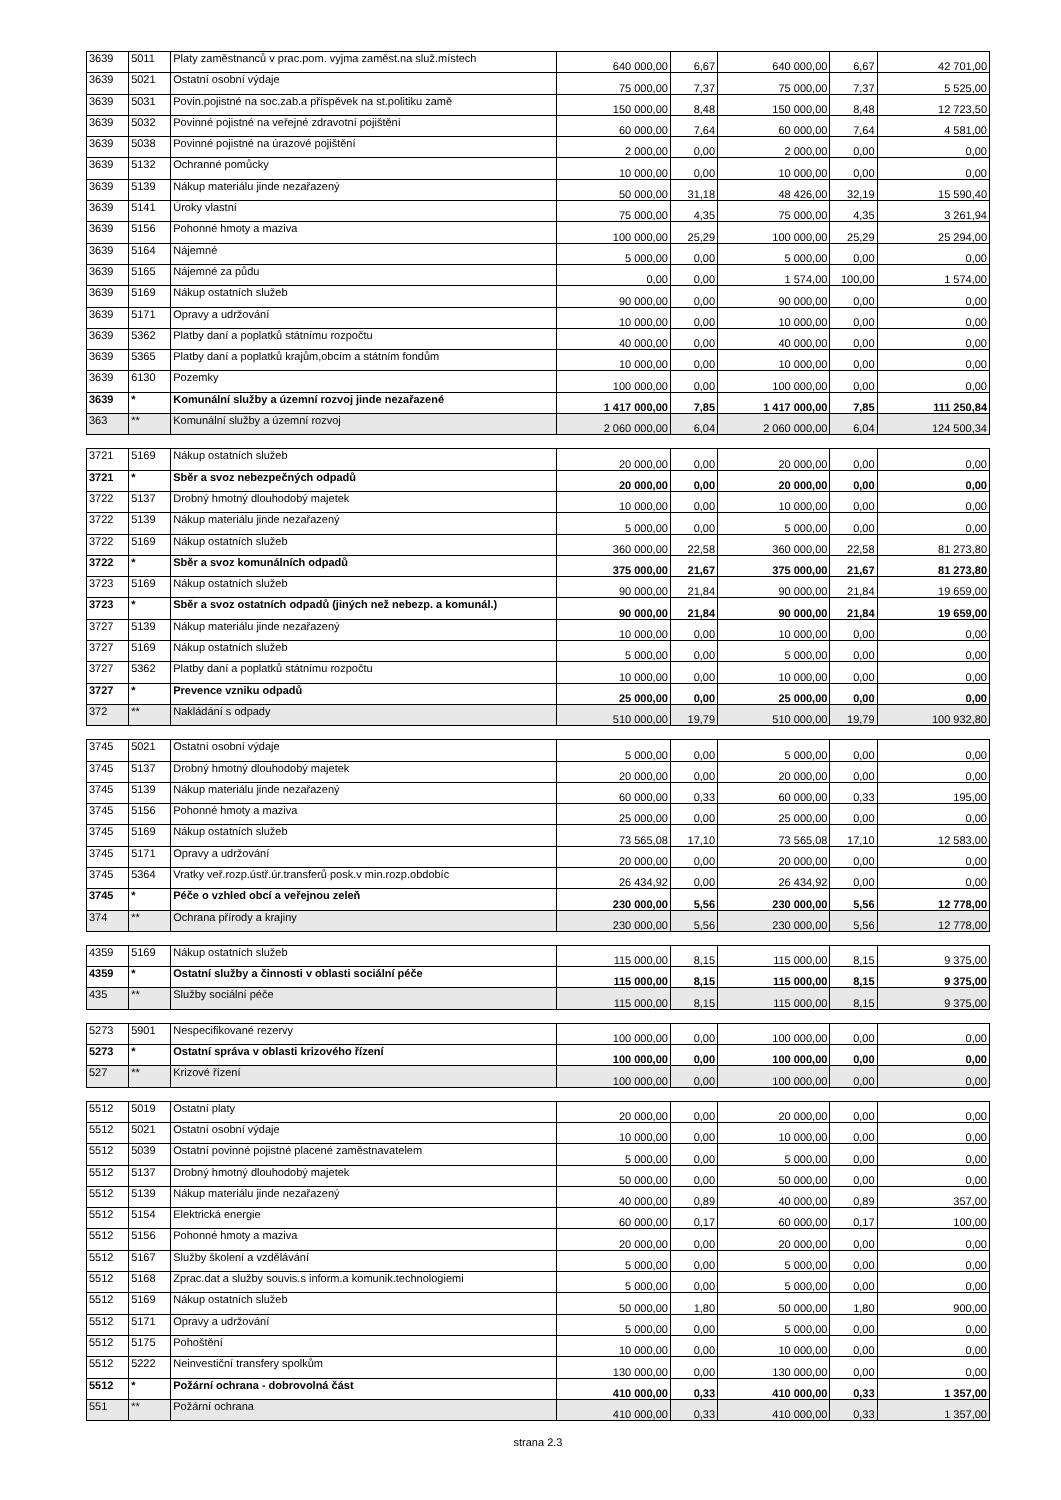| 3639 | 5011 | Platy zaměstnanců v prac.pom. vyjma zaměst.na služ.místech | 640 000,00 | 6,67 | 640 000,00 | 6,67 | 42 701,00 |
| 3639 | 5021 | Ostatní osobní výdaje | 75 000,00 | 7,37 | 75 000,00 | 7,37 | 5 525,00 |
| 3639 | 5031 | Povin.pojistné na soc.zab.a příspěvek na st.politiku zamě | 150 000,00 | 8,48 | 150 000,00 | 8,48 | 12 723,50 |
| 3639 | 5032 | Povinné pojistné na veřejné zdravotní pojištění | 60 000,00 | 7,64 | 60 000,00 | 7,64 | 4 581,00 |
| 3639 | 5038 | Povinné pojistné na úrazové pojištění | 2 000,00 | 0,00 | 2 000,00 | 0,00 | 0,00 |
| 3639 | 5132 | Ochranné pomůcky | 10 000,00 | 0,00 | 10 000,00 | 0,00 | 0,00 |
| 3639 | 5139 | Nákup materiálu jinde nezařazený | 50 000,00 | 31,18 | 48 426,00 | 32,19 | 15 590,40 |
| 3639 | 5141 | Úroky vlastní | 75 000,00 | 4,35 | 75 000,00 | 4,35 | 3 261,94 |
| 3639 | 5156 | Pohonné hmoty a maziva | 100 000,00 | 25,29 | 100 000,00 | 25,29 | 25 294,00 |
| 3639 | 5164 | Nájemné | 5 000,00 | 0,00 | 5 000,00 | 0,00 | 0,00 |
| 3639 | 5165 | Nájemné za půdu | 0,00 | 0,00 | 1 574,00 | 100,00 | 1 574,00 |
| 3639 | 5169 | Nákup ostatních služeb | 90 000,00 | 0,00 | 90 000,00 | 0,00 | 0,00 |
| 3639 | 5171 | Opravy a udržování | 10 000,00 | 0,00 | 10 000,00 | 0,00 | 0,00 |
| 3639 | 5362 | Platby daní a poplatků státnímu rozpočtu | 40 000,00 | 0,00 | 40 000,00 | 0,00 | 0,00 |
| 3639 | 5365 | Platby daní a poplatků krajům,obcím a státním fondům | 10 000,00 | 0,00 | 10 000,00 | 0,00 | 0,00 |
| 3639 | 6130 | Pozemky | 100 000,00 | 0,00 | 100 000,00 | 0,00 | 0,00 |
| 3639 | * | Komunální služby a územní rozvoj jinde nezařazené | 1 417 000,00 | 7,85 | 1 417 000,00 | 7,85 | 111 250,84 |
| 363 | ** | Komunální služby a územní rozvoj | 2 060 000,00 | 6,04 | 2 060 000,00 | 6,04 | 124 500,34 |
| 3721 | 5169 | Nákup ostatních služeb | 20 000,00 | 0,00 | 20 000,00 | 0,00 | 0,00 |
| 3721 | * | Sběr a svoz nebezpečných odpadů | 20 000,00 | 0,00 | 20 000,00 | 0,00 | 0,00 |
| 3722 | 5137 | Drobný hmotný dlouhodobý majetek | 10 000,00 | 0,00 | 10 000,00 | 0,00 | 0,00 |
| 3722 | 5139 | Nákup materiálu jinde nezařazený | 5 000,00 | 0,00 | 5 000,00 | 0,00 | 0,00 |
| 3722 | 5169 | Nákup ostatních služeb | 360 000,00 | 22,58 | 360 000,00 | 22,58 | 81 273,80 |
| 3722 | * | Sběr a svoz komunálních odpadů | 375 000,00 | 21,67 | 375 000,00 | 21,67 | 81 273,80 |
| 3723 | 5169 | Nákup ostatních služeb | 90 000,00 | 21,84 | 90 000,00 | 21,84 | 19 659,00 |
| 3723 | * | Sběr a svoz ostatních odpadů (jiných než nebezp. a komunál.) | 90 000,00 | 21,84 | 90 000,00 | 21,84 | 19 659,00 |
| 3727 | 5139 | Nákup materiálu jinde nezařazený | 10 000,00 | 0,00 | 10 000,00 | 0,00 | 0,00 |
| 3727 | 5169 | Nákup ostatních služeb | 5 000,00 | 0,00 | 5 000,00 | 0,00 | 0,00 |
| 3727 | 5362 | Platby daní a poplatků státnímu rozpočtu | 10 000,00 | 0,00 | 10 000,00 | 0,00 | 0,00 |
| 3727 | * | Prevence vzniku odpadů | 25 000,00 | 0,00 | 25 000,00 | 0,00 | 0,00 |
| 372 | ** | Nakládání s odpady | 510 000,00 | 19,79 | 510 000,00 | 19,79 | 100 932,80 |
| 3745 | 5021 | Ostatní osobní výdaje | 5 000,00 | 0,00 | 5 000,00 | 0,00 | 0,00 |
| 3745 | 5137 | Drobný hmotný dlouhodobý majetek | 20 000,00 | 0,00 | 20 000,00 | 0,00 | 0,00 |
| 3745 | 5139 | Nákup materiálu jinde nezařazený | 60 000,00 | 0,33 | 60 000,00 | 0,33 | 195,00 |
| 3745 | 5156 | Pohonné hmoty a maziva | 25 000,00 | 0,00 | 25 000,00 | 0,00 | 0,00 |
| 3745 | 5169 | Nákup ostatních služeb | 73 565,08 | 17,10 | 73 565,08 | 17,10 | 12 583,00 |
| 3745 | 5171 | Opravy a udržování | 20 000,00 | 0,00 | 20 000,00 | 0,00 | 0,00 |
| 3745 | 5364 | Vratky veř.rozp.ústř.úr.transferů posk.v min.rozp.obdobíc | 26 434,92 | 0,00 | 26 434,92 | 0,00 | 0,00 |
| 3745 | * | Péče o vzhled obcí a veřejnou zeleň | 230 000,00 | 5,56 | 230 000,00 | 5,56 | 12 778,00 |
| 374 | ** | Ochrana přírody a krajiny | 230 000,00 | 5,56 | 230 000,00 | 5,56 | 12 778,00 |
| 4359 | 5169 | Nákup ostatních služeb | 115 000,00 | 8,15 | 115 000,00 | 8,15 | 9 375,00 |
| 4359 | * | Ostatní služby a činnosti v oblasti sociální péče | 115 000,00 | 8,15 | 115 000,00 | 8,15 | 9 375,00 |
| 435 | ** | Služby sociální péče | 115 000,00 | 8,15 | 115 000,00 | 8,15 | 9 375,00 |
| 5273 | 5901 | Nespecifikované rezervy | 100 000,00 | 0,00 | 100 000,00 | 0,00 | 0,00 |
| 5273 | * | Ostatní správa v oblasti krizového řízení | 100 000,00 | 0,00 | 100 000,00 | 0,00 | 0,00 |
| 527 | ** | Krizové řízení | 100 000,00 | 0,00 | 100 000,00 | 0,00 | 0,00 |
| 5512 | 5019 | Ostatní platy | 20 000,00 | 0,00 | 20 000,00 | 0,00 | 0,00 |
| 5512 | 5021 | Ostatní osobní výdaje | 10 000,00 | 0,00 | 10 000,00 | 0,00 | 0,00 |
| 5512 | 5039 | Ostatní povinné pojistné placené zaměstnavatelem | 5 000,00 | 0,00 | 5 000,00 | 0,00 | 0,00 |
| 5512 | 5137 | Drobný hmotný dlouhodobý majetek | 50 000,00 | 0,00 | 50 000,00 | 0,00 | 0,00 |
| 5512 | 5139 | Nákup materiálu jinde nezařazený | 40 000,00 | 0,89 | 40 000,00 | 0,89 | 357,00 |
| 5512 | 5154 | Elektrická energie | 60 000,00 | 0,17 | 60 000,00 | 0,17 | 100,00 |
| 5512 | 5156 | Pohonné hmoty a maziva | 20 000,00 | 0,00 | 20 000,00 | 0,00 | 0,00 |
| 5512 | 5167 | Služby školení a vzdělávání | 5 000,00 | 0,00 | 5 000,00 | 0,00 | 0,00 |
| 5512 | 5168 | Zprac.dat a služby souvis.s inform.a komunik.technologiemi | 5 000,00 | 0,00 | 5 000,00 | 0,00 | 0,00 |
| 5512 | 5169 | Nákup ostatních služeb | 50 000,00 | 1,80 | 50 000,00 | 1,80 | 900,00 |
| 5512 | 5171 | Opravy a udržování | 5 000,00 | 0,00 | 5 000,00 | 0,00 | 0,00 |
| 5512 | 5175 | Pohoštění | 10 000,00 | 0,00 | 10 000,00 | 0,00 | 0,00 |
| 5512 | 5222 | Neinvestiční transfery spolkům | 130 000,00 | 0,00 | 130 000,00 | 0,00 | 0,00 |
| 5512 | * | Požární ochrana - dobrovolná část | 410 000,00 | 0,33 | 410 000,00 | 0,33 | 1 357,00 |
| 551 | ** | Požární ochrana | 410 000,00 | 0,33 | 410 000,00 | 0,33 | 1 357,00 |
strana 2.3